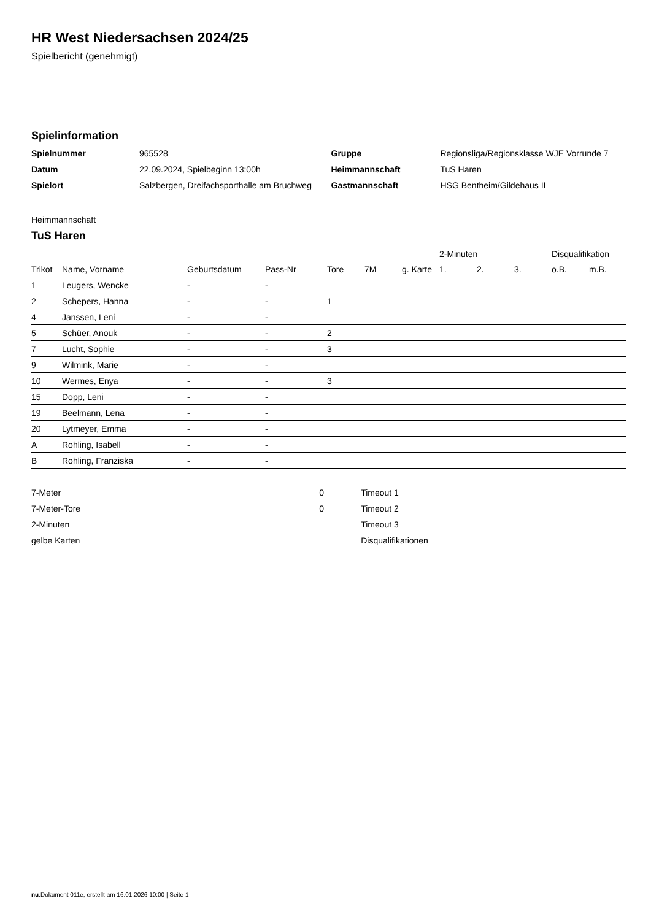HR West Niedersachsen 2024/25
Spielbericht (genehmigt)
Spielinformation
| Spielnummer | 965528 |
| Datum | 22.09.2024, Spielbeginn 13:00h |
| Spielort | Salzbergen, Dreifachsporthalle am Bruchweg |
| Gruppe | Regionsliga/Regionsklasse WJE Vorrunde 7 |
| Heimmannschaft | TuS Haren |
| Gastmannschaft | HSG Bentheim/Gildehaus II |
Heimmannschaft
TuS Haren
| | | | | | | | 2-Minuten | | | Disqualifikation | |
| Trikot | Name, Vorname | Geburtsdatum | Pass-Nr | Tore | 7M | g. Karte | 1. | 2. | 3. | o.B. | m.B. |
| 1 | Leugers, Wencke | - | - | | | | | | | | |
| 2 | Schepers, Hanna | - | - | 1 | | | | | | | |
| 4 | Janssen, Leni | - | - | | | | | | | | |
| 5 | Schüer, Anouk | - | - | 2 | | | | | | | |
| 7 | Lucht, Sophie | - | - | 3 | | | | | | | |
| 9 | Wilmink, Marie | - | - | | | | | | | | |
| 10 | Wermes, Enya | - | - | 3 | | | | | | | |
| 15 | Dopp, Leni | - | - | | | | | | | | |
| 19 | Beelmann, Lena | - | - | | | | | | | | |
| 20 | Lytmeyer, Emma | - | - | | | | | | | | |
| A | Rohling, Isabell | - | - | | | | | | | | |
| B | Rohling, Franziska | - | - | | | | | | | | |
| 7-Meter | 0 |
| 7-Meter-Tore | 0 |
| 2-Minuten | |
| gelbe Karten | |
| Timeout 1 |
| Timeout 2 |
| Timeout 3 |
| Disqualifikationen |
nu.Dokument 011e, erstellt am 16.01.2026 10:00 | Seite 1